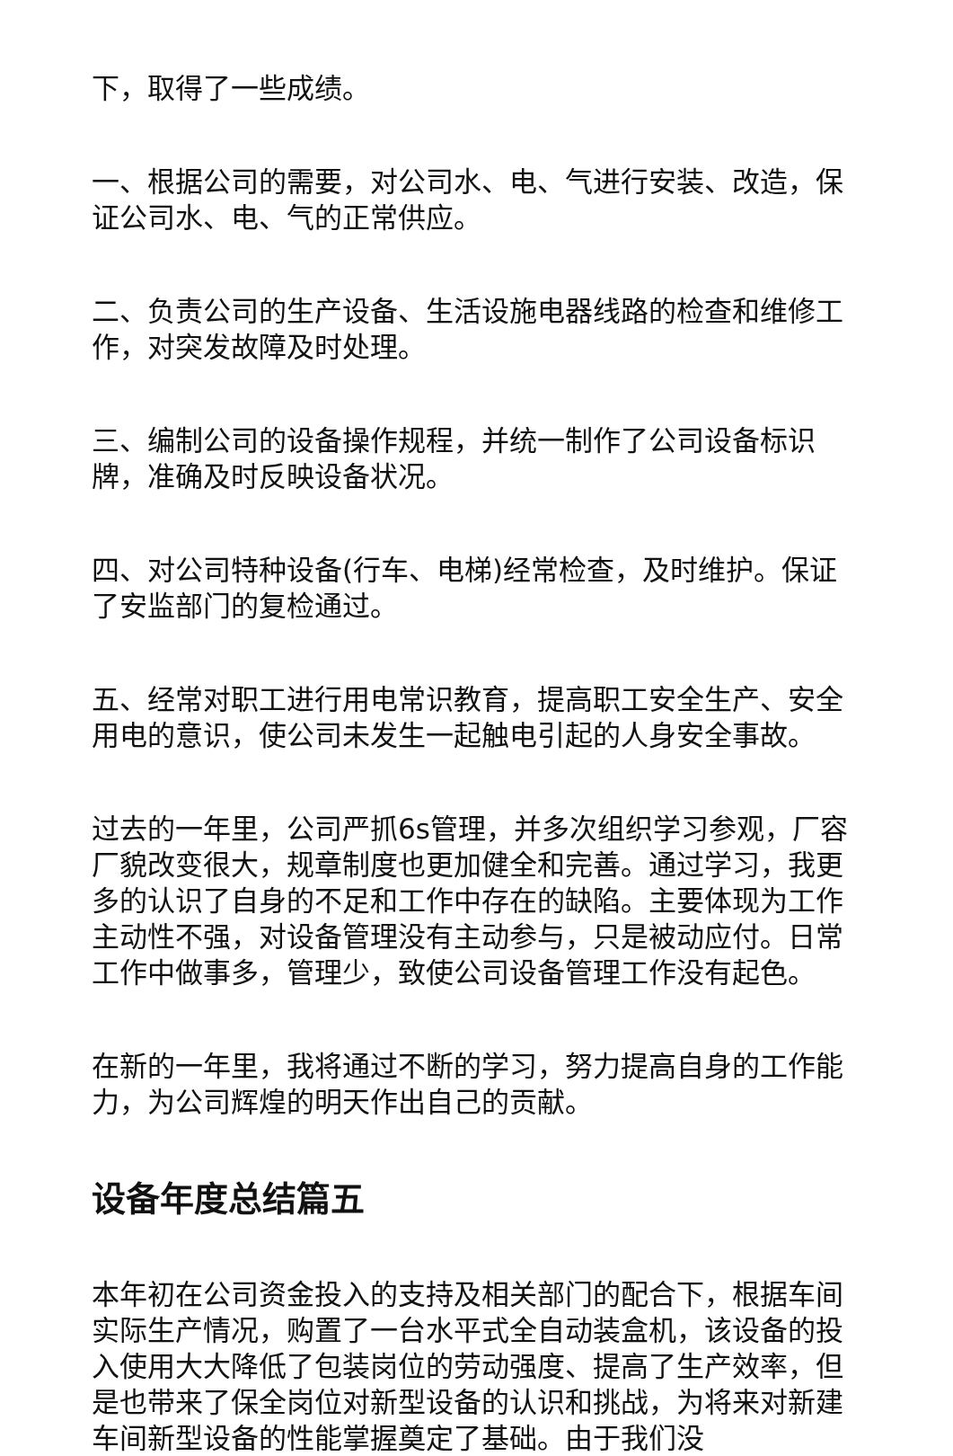下，取得了一些成绩。
一、根据公司的需要，对公司水、电、气进行安装、改造，保证公司水、电、气的正常供应。
二、负责公司的生产设备、生活设施电器线路的检查和维修工作，对突发故障及时处理。
三、编制公司的设备操作规程，并统一制作了公司设备标识牌，准确及时反映设备状况。
四、对公司特种设备(行车、电梯)经常检查，及时维护。保证了安监部门的复检通过。
五、经常对职工进行用电常识教育，提高职工安全生产、安全用电的意识，使公司未发生一起触电引起的人身安全事故。
过去的一年里，公司严抓6s管理，并多次组织学习参观，厂容厂貌改变很大，规章制度也更加健全和完善。通过学习，我更多的认识了自身的不足和工作中存在的缺陷。主要体现为工作主动性不强，对设备管理没有主动参与，只是被动应付。日常工作中做事多，管理少，致使公司设备管理工作没有起色。
在新的一年里，我将通过不断的学习，努力提高自身的工作能力，为公司辉煌的明天作出自己的贡献。
设备年度总结篇五
本年初在公司资金投入的支持及相关部门的配合下，根据车间实际生产情况，购置了一台水平式全自动装盒机，该设备的投入使用大大降低了包装岗位的劳动强度、提高了生产效率，但是也带来了保全岗位对新型设备的认识和挑战，为将来对新建车间新型设备的性能掌握奠定了基础。由于我们没